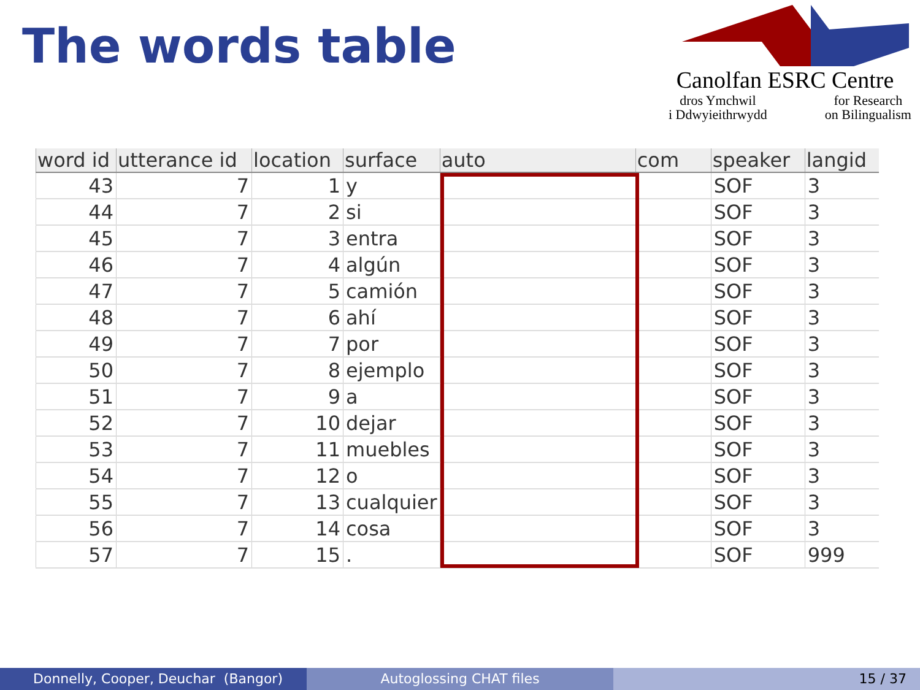The words table
Canolfan ESRC Centre
dros Ymchwil
i Ddwyieithrwydd for Research
on Bilingualism
| word id | utterance id | location | surface | auto | com | speaker | langid |
| --- | --- | --- | --- | --- | --- | --- | --- |
| 43 | 7 | 1 | y | | | SOF | 3 |
| 44 | 7 | 2 | si | | | SOF | 3 |
| 45 | 7 | 3 | entra | | | SOF | 3 |
| 46 | 7 | 4 | algún | | | SOF | 3 |
| 47 | 7 | 5 | camión | | | SOF | 3 |
| 48 | 7 | 6 | ahí | | | SOF | 3 |
| 49 | 7 | 7 | por | | | SOF | 3 |
| 50 | 7 | 8 | ejemplo | | | SOF | 3 |
| 51 | 7 | 9 | a | | | SOF | 3 |
| 52 | 7 | 10 | dejar | | | SOF | 3 |
| 53 | 7 | 11 | muebles | | | SOF | 3 |
| 54 | 7 | 12 | o | | | SOF | 3 |
| 55 | 7 | 13 | cualquier | | | SOF | 3 |
| 56 | 7 | 14 | cosa | | | SOF | 3 |
| 57 | 7 | 15 | . | | | SOF | 999 |
Donnelly, Cooper, Deuchar (Bangor)
Autoglossing CHAT files 15 / 37